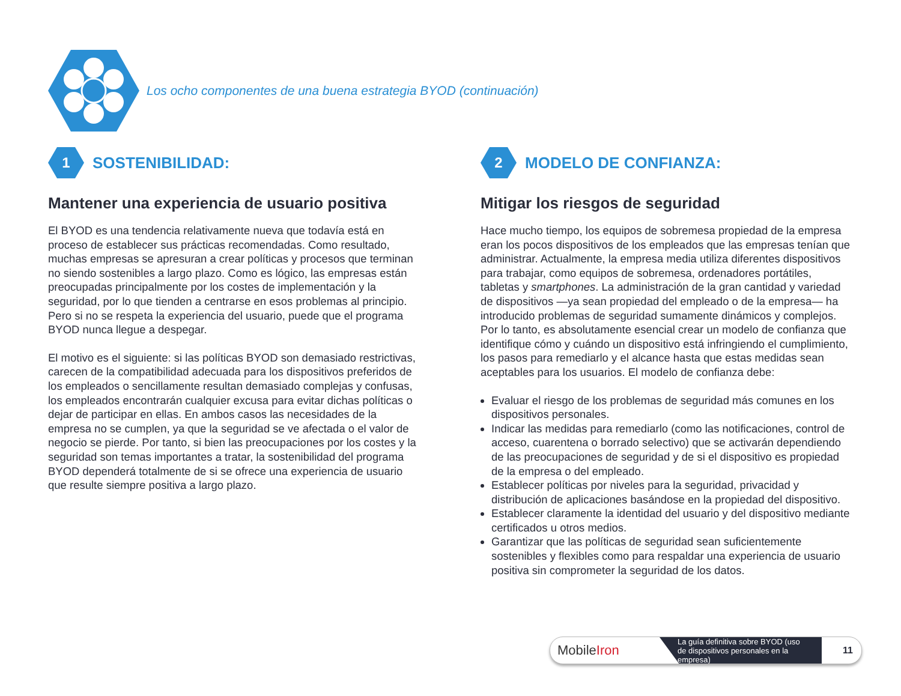Los ocho componentes de una buena estrategia BYOD (continuación)
1
SOSTENIBILIDAD:
Mantener una experiencia de usuario positiva
El BYOD es una tendencia relativamente nueva que todavía está en proceso de establecer sus prácticas recomendadas. Como resultado, muchas empresas se apresuran a crear políticas y procesos que terminan no siendo sostenibles a largo plazo. Como es lógico, las empresas están preocupadas principalmente por los costes de implementación y la seguridad, por lo que tienden a centrarse en esos problemas al principio. Pero si no se respeta la experiencia del usuario, puede que el programa BYOD nunca llegue a despegar.
El motivo es el siguiente: si las políticas BYOD son demasiado restrictivas, carecen de la compatibilidad adecuada para los dispositivos preferidos de los empleados o sencillamente resultan demasiado complejas y confusas, los empleados encontrarán cualquier excusa para evitar dichas políticas o dejar de participar en ellas. En ambos casos las necesidades de la empresa no se cumplen, ya que la seguridad se ve afectada o el valor de negocio se pierde. Por tanto, si bien las preocupaciones por los costes y la seguridad son temas importantes a tratar, la sostenibilidad del programa BYOD dependerá totalmente de si se ofrece una experiencia de usuario que resulte siempre positiva a largo plazo.
2
MODELO DE CONFIANZA:
Mitigar los riesgos de seguridad
Hace mucho tiempo, los equipos de sobremesa propiedad de la empresa eran los pocos dispositivos de los empleados que las empresas tenían que administrar. Actualmente, la empresa media utiliza diferentes dispositivos para trabajar, como equipos de sobremesa, ordenadores portátiles, tabletas y smartphones. La administración de la gran cantidad y variedad de dispositivos —ya sean propiedad del empleado o de la empresa— ha introducido problemas de seguridad sumamente dinámicos y complejos. Por lo tanto, es absolutamente esencial crear un modelo de confianza que identifique cómo y cuándo un dispositivo está infringiendo el cumplimiento, los pasos para remediarlo y el alcance hasta que estas medidas sean aceptables para los usuarios. El modelo de confianza debe:
Evaluar el riesgo de los problemas de seguridad más comunes en los dispositivos personales.
Indicar las medidas para remediarlo (como las notificaciones, control de acceso, cuarentena o borrado selectivo) que se activarán dependiendo de las preocupaciones de seguridad y de si el dispositivo es propiedad de la empresa o del empleado.
Establecer políticas por niveles para la seguridad, privacidad y distribución de aplicaciones basándose en la propiedad del dispositivo.
Establecer claramente la identidad del usuario y del dispositivo mediante certificados u otros medios.
Garantizar que las políticas de seguridad sean suficientemente sostenibles y flexibles como para respaldar una experiencia de usuario positiva sin comprometer la seguridad de los datos.
MobileIron
La guía definitiva sobre BYOD (uso de dispositivos personales en la empresa)
11